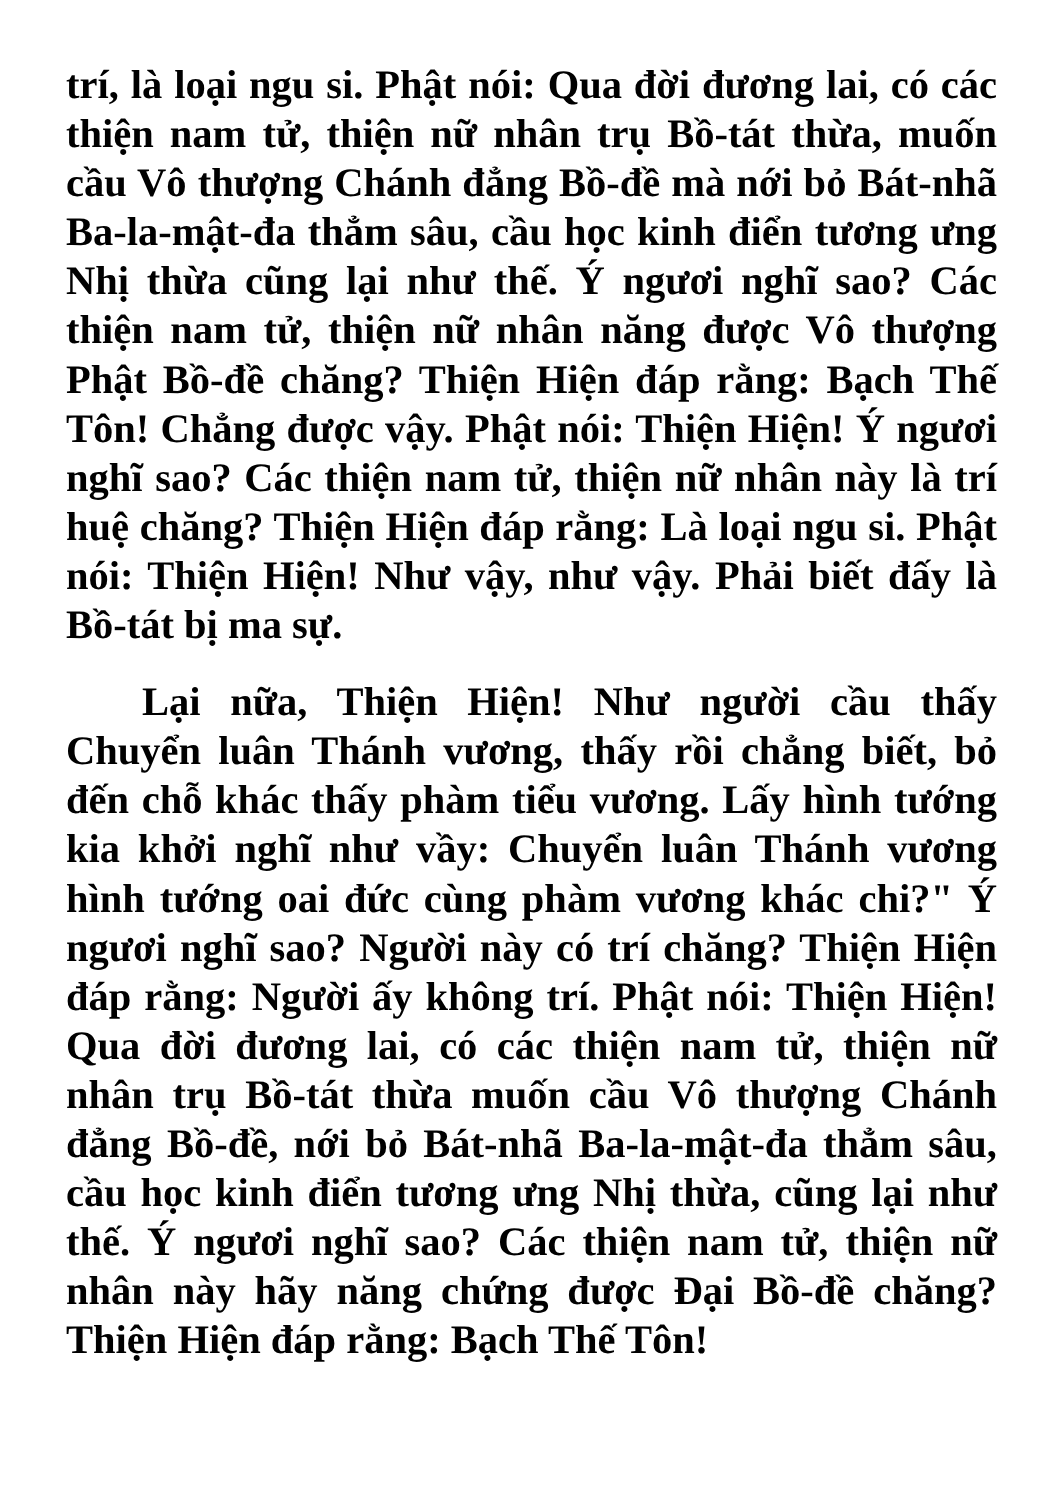trí, là loại ngu si. Phật nói: Qua đời đương lai, có các thiện nam tử, thiện nữ nhân trụ Bồ-tát thừa, muốn cầu Vô thượng Chánh đẳng Bồ-đề mà nới bỏ Bát-nhã Ba-la-mật-đa thẳm sâu, cầu học kinh điển tương ưng Nhị thừa cũng lại như thế. Ý ngươi nghĩ sao? Các thiện nam tử, thiện nữ nhân năng được Vô thượng Phật Bồ-đề chăng? Thiện Hiện đáp rằng: Bạch Thế Tôn! Chẳng được vậy. Phật nói: Thiện Hiện! Ý ngươi nghĩ sao? Các thiện nam tử, thiện nữ nhân này là trí huệ chăng? Thiện Hiện đáp rằng: Là loại ngu si. Phật nói: Thiện Hiện! Như vậy, như vậy. Phải biết đấy là Bồ-tát bị ma sự.
Lại nữa, Thiện Hiện! Như người cầu thấy Chuyển luân Thánh vương, thấy rồi chẳng biết, bỏ đến chỗ khác thấy phàm tiểu vương. Lấy hình tướng kia khởi nghĩ như vầy: Chuyển luân Thánh vương hình tướng oai đức cùng phàm vương khác chi?" Ý ngươi nghĩ sao? Người này có trí chăng? Thiện Hiện đáp rằng: Người ấy không trí. Phật nói: Thiện Hiện! Qua đời đương lai, có các thiện nam tử, thiện nữ nhân trụ Bồ-tát thừa muốn cầu Vô thượng Chánh đẳng Bồ-đề, nới bỏ Bát-nhã Ba-la-mật-đa thẳm sâu, cầu học kinh điển tương ưng Nhị thừa, cũng lại như thế. Ý ngươi nghĩ sao? Các thiện nam tử, thiện nữ nhân này hãy năng chứng được Đại Bồ-đề chăng? Thiện Hiện đáp rằng: Bạch Thế Tôn!